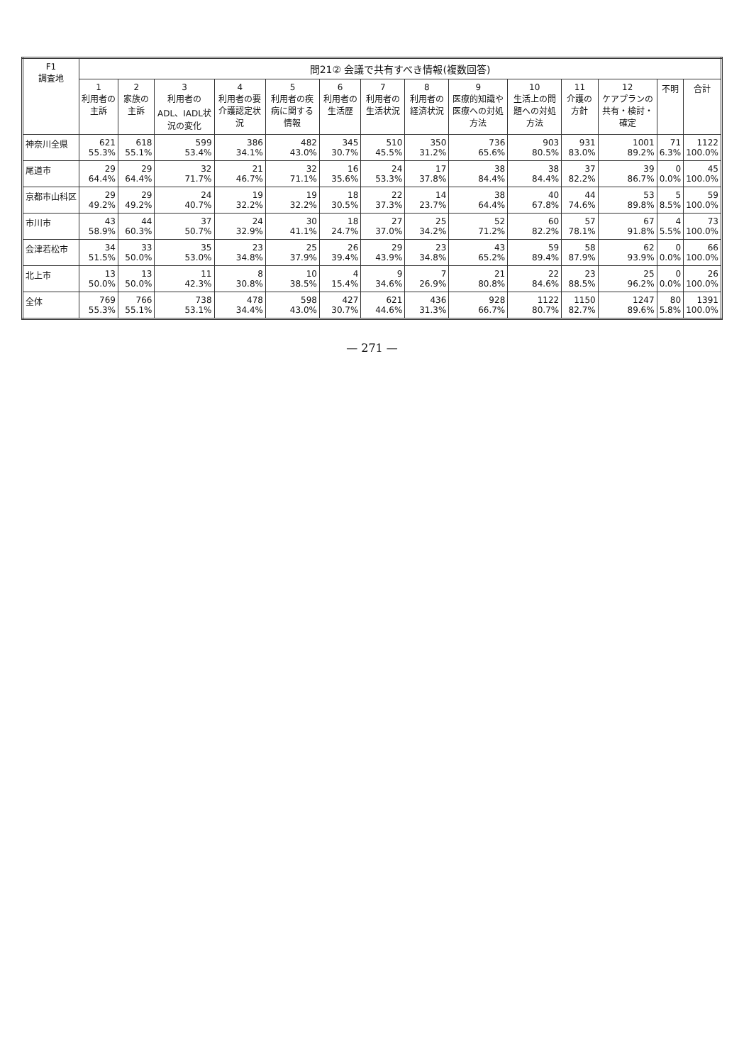| F1 調査地 | 問21② 会議で共有すべき情報(複数回答) | | | | | | | | | | | | | |
| --- | --- | --- | --- | --- | --- | --- | --- | --- | --- | --- | --- | --- | --- | --- |
| | 1 利用者の主訴 | 2 家族の主訴 | 3 利用者のADL、IADL状況の変化 | 4 利用者の要介護認定状況 | 5 利用者の疾病に関する情報 | 6 利用者の生活歴 | 7 利用者の生活状況 | 8 利用者の経済状況 | 9 医療的知識や医療への対処方法 | 10 生活上の問題への対処方法 | 11 介護の方針 | 12 ケアプランの共有・検討・確定 | 不明 | 合計 |
| 神奈川全県 | 621 55.3% | 618 55.1% | 599 53.4% | 386 34.1% | 482 43.0% | 345 30.7% | 510 45.5% | 350 31.2% | 736 65.6% | 903 80.5% | 931 83.0% | 1001 89.2% | 71 6.3% | 1122 100.0% |
| 尾道市 | 29 64.4% | 29 64.4% | 32 71.7% | 21 46.7% | 32 71.1% | 16 35.6% | 24 53.3% | 17 37.8% | 38 84.4% | 38 84.4% | 37 82.2% | 39 86.7% | 0 0.0% | 45 100.0% |
| 京都市山科区 | 29 49.2% | 29 49.2% | 24 40.7% | 19 32.2% | 19 32.2% | 18 30.5% | 22 37.3% | 14 23.7% | 38 64.4% | 40 67.8% | 44 74.6% | 53 89.8% | 5 8.5% | 59 100.0% |
| 市川市 | 43 58.9% | 44 60.3% | 37 50.7% | 24 32.9% | 30 41.1% | 18 24.7% | 27 37.0% | 25 34.2% | 52 71.2% | 60 82.2% | 57 78.1% | 67 91.8% | 4 5.5% | 73 100.0% |
| 会津若松市 | 34 51.5% | 33 50.0% | 35 53.0% | 23 34.8% | 25 37.9% | 26 39.4% | 29 43.9% | 23 34.8% | 43 65.2% | 59 89.4% | 58 87.9% | 62 93.9% | 0 0.0% | 66 100.0% |
| 北上市 | 13 50.0% | 13 50.0% | 11 42.3% | 8 30.8% | 10 38.5% | 4 15.4% | 9 34.6% | 7 26.9% | 21 80.8% | 22 84.6% | 23 88.5% | 25 96.2% | 0 0.0% | 26 100.0% |
| 全体 | 769 55.3% | 766 55.1% | 738 53.1% | 478 34.4% | 598 43.0% | 427 30.7% | 621 44.6% | 436 31.3% | 928 66.7% | 1122 80.7% | 1150 82.7% | 1247 89.6% | 80 5.8% | 1391 100.0% |
— 271 —